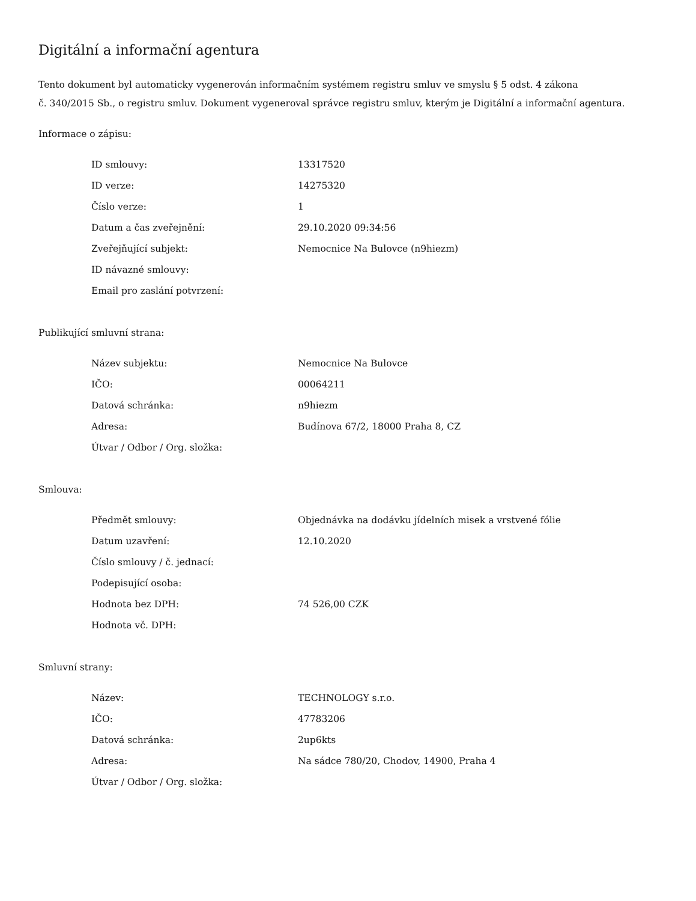Digitální a informační agentura
Tento dokument byl automaticky vygenerován informačním systémem registru smluv ve smyslu § 5 odst. 4 zákona
č. 340/2015 Sb., o registru smluv. Dokument vygeneroval správce registru smluv, kterým je Digitální a informační agentura.
Informace o zápisu:
| ID smlouvy: | 13317520 |
| ID verze: | 14275320 |
| Číslo verze: | 1 |
| Datum a čas zveřejnění: | 29.10.2020 09:34:56 |
| Zveřejňující subjekt: | Nemocnice Na Bulovce (n9hiezm) |
| ID návazné smlouvy: | |
| Email pro zaslání potvrzení: | |
Publikující smluvní strana:
| Název subjektu: | Nemocnice Na Bulovce |
| IČO: | 00064211 |
| Datová schránka: | n9hiezm |
| Adresa: | Budínova 67/2, 18000 Praha 8, CZ |
| Útvar / Odbor / Org. složka: | |
Smlouva:
| Předmět smlouvy: | Objednávka na dodávku jídelních misek a vrstvené fólie |
| Datum uzavření: | 12.10.2020 |
| Číslo smlouvy / č. jednací: | |
| Podepisující osoba: | |
| Hodnota bez DPH: | 74 526,00 CZK |
| Hodnota vč. DPH: | |
Smluvní strany:
| Název: | TECHNOLOGY s.r.o. |
| IČO: | 47783206 |
| Datová schránka: | 2up6kts |
| Adresa: | Na sádce 780/20, Chodov, 14900, Praha 4 |
| Útvar / Odbor / Org. složka: | |